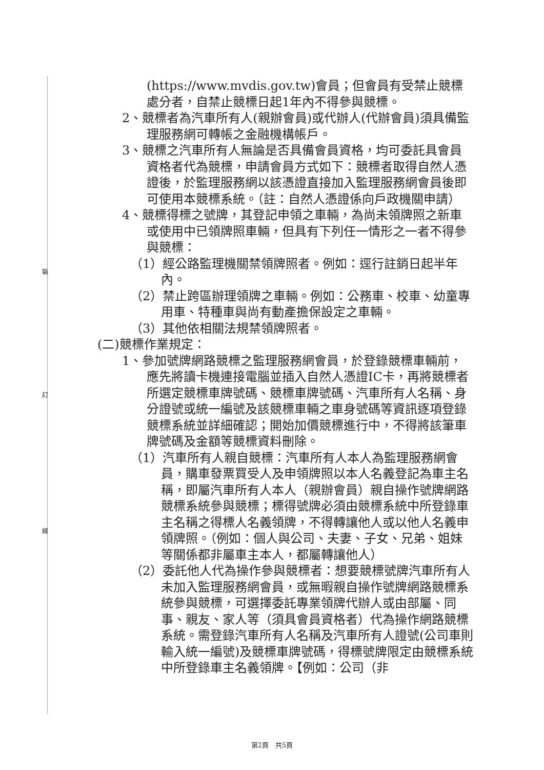裝
訂
線
(https://www.mvdis.gov.tw)會員；但會員有受禁止競標處分者，自禁止競標日起1年內不得參與競標。
2、競標者為汽車所有人(親辦會員)或代辦人(代辦會員)須具備監理服務網可轉帳之金融機構帳戶。
3、競標之汽車所有人無論是否具備會員資格，均可委託具會員資格者代為競標，申請會員方式如下：競標者取得自然人憑證後，於監理服務網以該憑證直接加入監理服務網會員後即可使用本競標系統。（註：自然人憑證係向戶政機關申請）
4、競標得標之號牌，其登記申領之車輛，為尚未領牌照之新車或使用中已領牌照車輛，但具有下列任一情形之一者不得參與競標：
（1）經公路監理機關禁領牌照者。例如：逕行註銷日起半年內。
（2）禁止跨區辦理領牌之車輛。例如：公務車、校車、幼童專用車、特種車與尚有動產擔保設定之車輛。
（3）其他依相關法規禁領牌照者。
(二)競標作業規定：
1、參加號牌網路競標之監理服務網會員，於登錄競標車輛前，應先將讀卡機連接電腦並插入自然人憑證IC卡，再將競標者所選定競標車牌號碼、競標車牌號碼、汽車所有人名稱、身分證號或統一編號及該競標車輛之車身號碼等資訊逐項登錄競標系統並詳細確認；開始加價競標進行中，不得將該筆車牌號碼及金額等競標資料刪除。
（1）汽車所有人親自競標：汽車所有人本人為監理服務網會員，購車發票買受人及申領牌照以本人名義登記為車主名稱，即屬汽車所有人本人（親辦會員）親自操作號牌網路競標系統參與競標；標得號牌必須由競標系統中所登錄車主名稱之得標人名義領牌，不得轉讓他人或以他人名義申領牌照。（例如：個人與公司、夫妻、子女、兄弟、姐妹等關係都非屬車主本人，都屬轉讓他人）
（2）委託他人代為操作參與競標者：想要競標號牌汽車所有人未加入監理服務網會員，或無暇親自操作號牌網路競標系統參與競標，可選擇委託專業領牌代辦人或由部屬、同事、親友、家人等（須具會員資格者）代為操作網路競標系統。需登錄汽車所有人名稱及汽車所有人證號(公司車則輸入統一編號)及競標車牌號碼，得標號牌限定由競標系統中所登錄車主名義領牌。【例如：公司（非
第2頁　共5頁